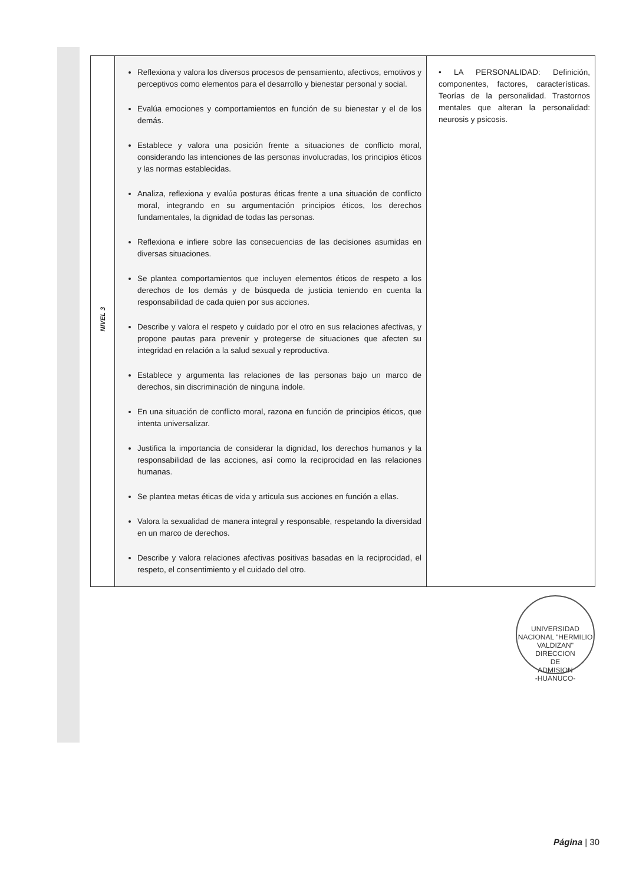| NIVEL 3 | Reflexiona y valora los diversos procesos de pensamiento, afectivos, emotivos y perceptivos como elementos para el desarrollo y bienestar personal y social. Evalúa emociones y comportamientos en función de su bienestar y el de los demás. Establece y valora una posición frente a situaciones de conflicto moral, considerando las intenciones de las personas involucradas, los principios éticos y las normas establecidas. Analiza, reflexiona y evalúa posturas éticas frente a una situación de conflicto moral, integrando en su argumentación principios éticos, los derechos fundamentales, la dignidad de todas las personas. Reflexiona e infiere sobre las consecuencias de las decisiones asumidas en diversas situaciones. Se plantea comportamientos que incluyen elementos éticos de respeto a los derechos de los demás y de búsqueda de justicia teniendo en cuenta la responsabilidad de cada quien por sus acciones. Describe y valora el respeto y cuidado por el otro en sus relaciones afectivas, y propone pautas para prevenir y protegerse de situaciones que afecten su integridad en relación a la salud sexual y reproductiva. Establece y argumenta las relaciones de las personas bajo un marco de derechos, sin discriminación de ninguna índole. En una situación de conflicto moral, razona en función de principios éticos, que intenta universalizar. Justifica la importancia de considerar la dignidad, los derechos humanos y la responsabilidad de las acciones, así como la reciprocidad en las relaciones humanas. Se plantea metas éticas de vida y articula sus acciones en función a ellas. Valora la sexualidad de manera integral y responsable, respetando la diversidad en un marco de derechos. Describe y valora relaciones afectivas positivas basadas en la reciprocidad, el respeto, el consentimiento y el cuidado del otro. | • LA PERSONALIDAD: Definición, componentes, factores, características. Teorías de la personalidad. Trastornos mentales que alteran la personalidad: neurosis y psicosis. |
UNIVERSIDAD NACIONAL "HERMILIO VALDIZAN"
DIRECCION
DE
ADMISION
-HUANUCO-
Página | 30